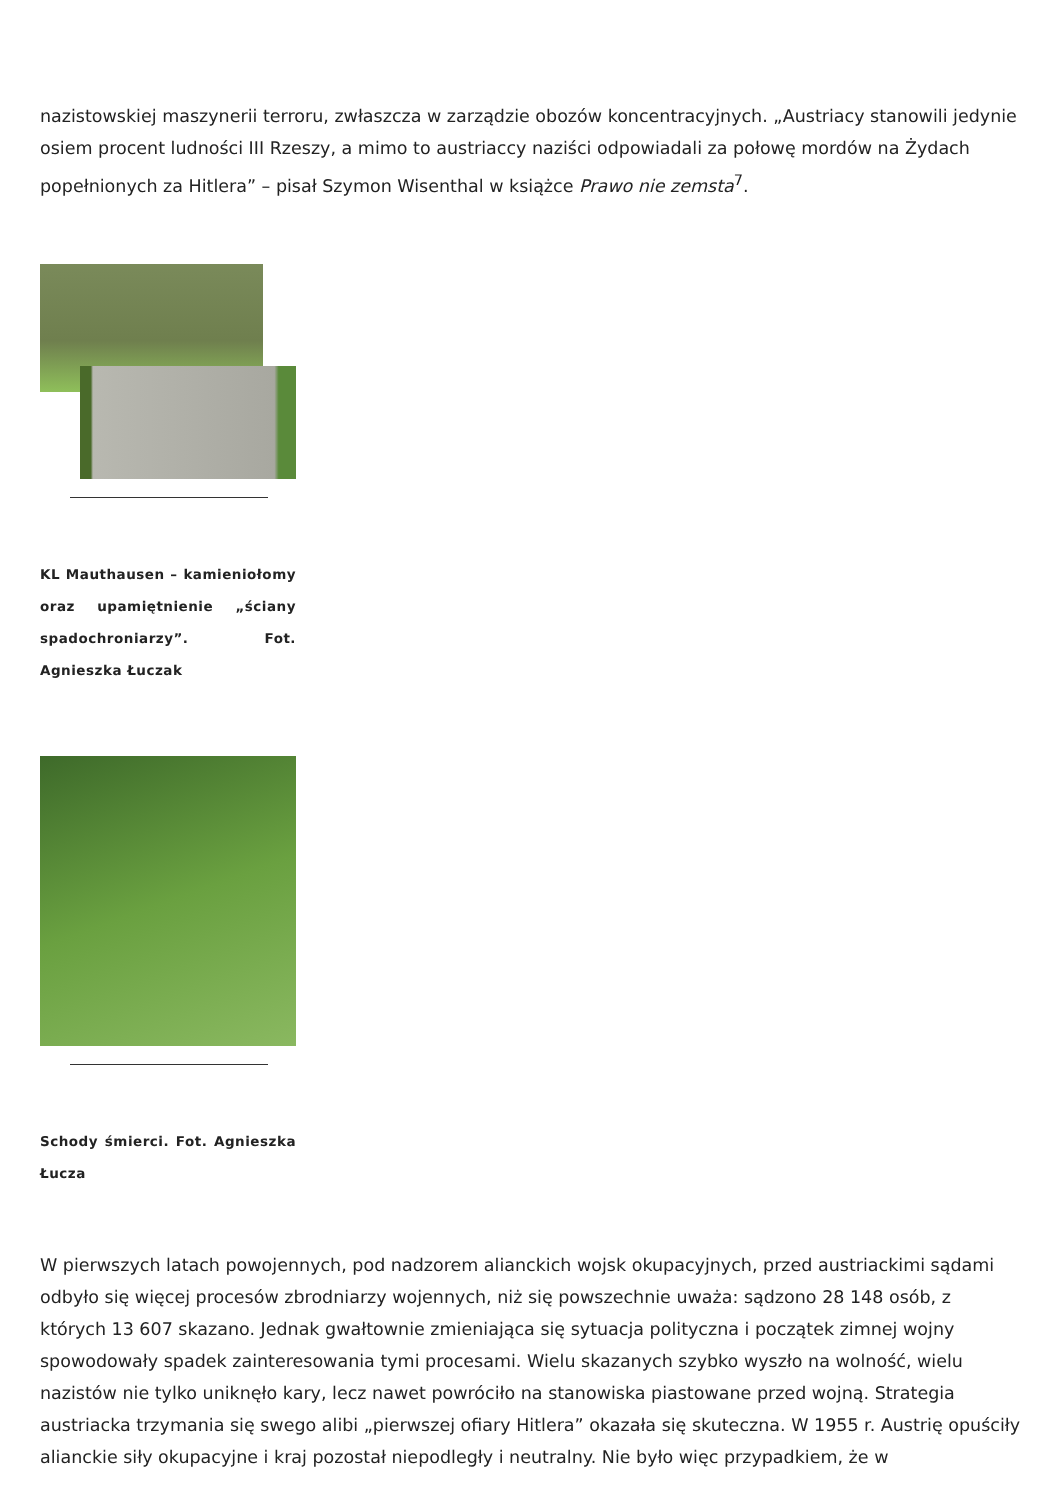nazistowskiej maszynerii terroru, zwłaszcza w zarządzie obozów koncentracyjnych. „Austriacy stanowili jedynie osiem procent ludności III Rzeszy, a mimo to austriaccy naziści odpowiadali za połowę mordów na Żydach popełnionych za Hitlera” – pisał Szymon Wisenthal w książce Prawo nie zemsta<sup>7</sup>.
KL Mauthausen – kamieniołomy oraz upamiętnienie „ściany spadochroniarzy”. Fot. Agnieszka Łuczak
Schody śmierci. Fot. Agnieszka Łucza
W pierwszych latach powojennych, pod nadzorem alianckich wojsk okupacyjnych, przed austriackimi sądami odbyło się więcej procesów zbrodniarzy wojennych, niż się powszechnie uważa: sądzono 28 148 osób, z których 13 607 skazano. Jednak gwałtownie zmieniająca się sytuacja polityczna i początek zimnej wojny spowodowały spadek zainteresowania tymi procesami. Wielu skazanych szybko wyszło na wolność, wielu nazistów nie tylko uniknęło kary, lecz nawet powróciło na stanowiska piastowane przed wojną. Strategia austriacka trzymania się swego alibi „pierwszej ofiary Hitlera” okazała się skuteczna. W 1955 r. Austrię opuściły alianckie siły okupacyjne i kraj pozostał niepodległy i neutralny. Nie było więc przypadkiem, że w